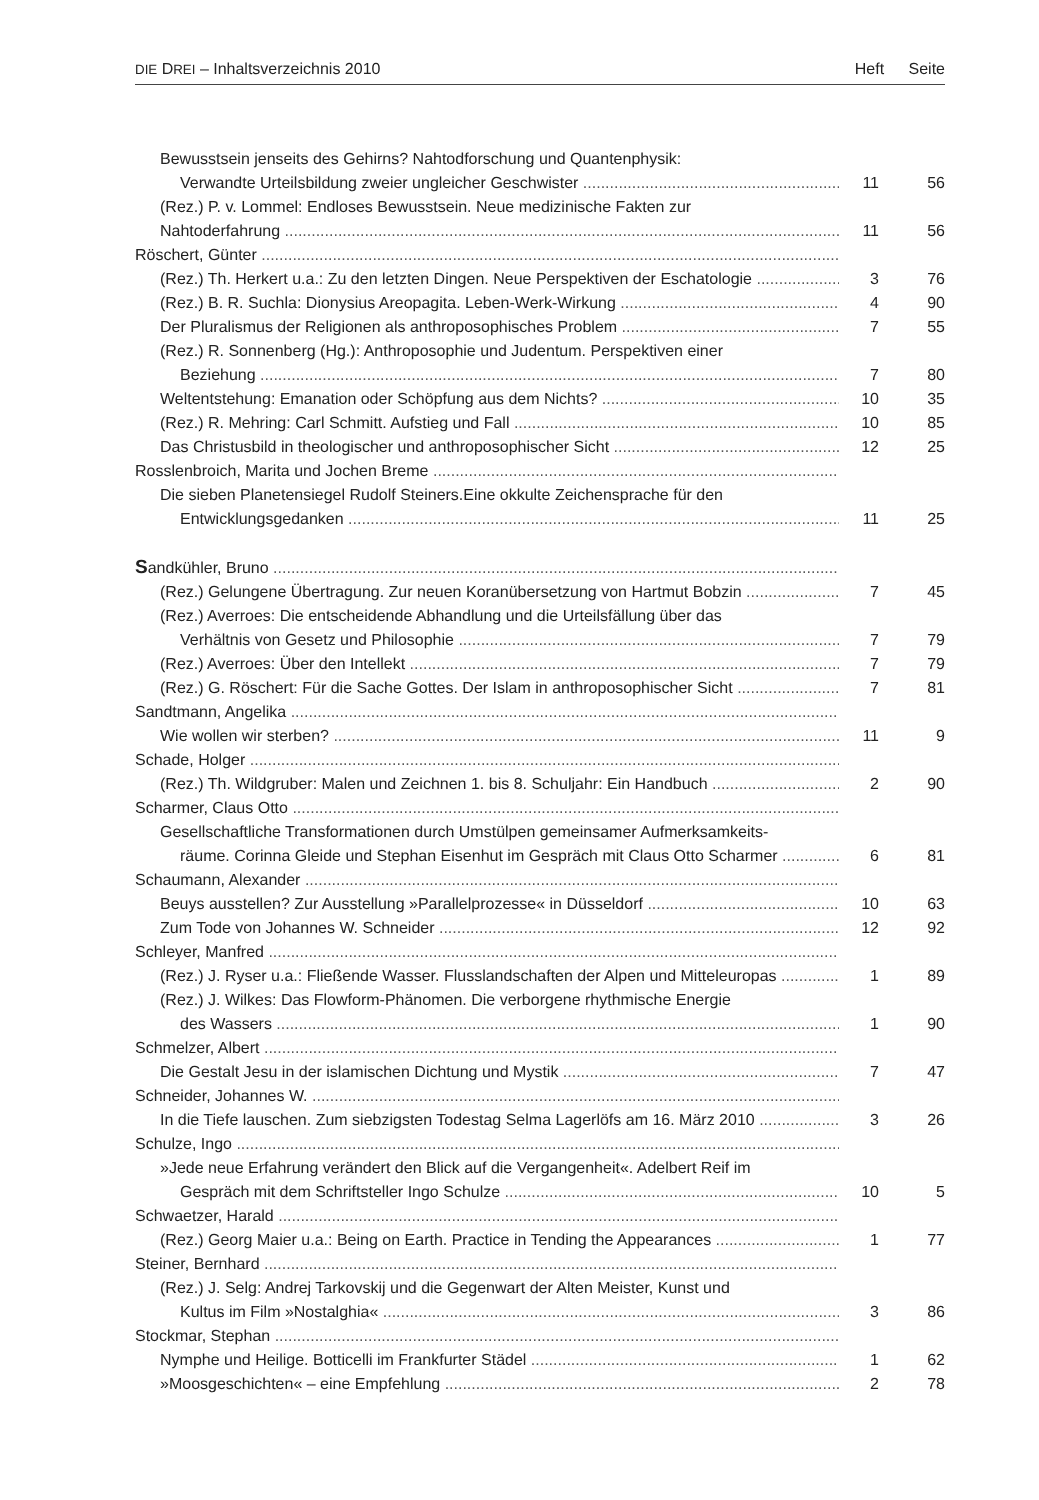DIE DREI – Inhaltsverzeichnis 2010 Heft Seite
Bewusstsein jenseits des Gehirns? Nahtodforschung und Quantenphysik:
Verwandte Urteilsbildung zweier ungleicher Geschwister 11 56
(Rez.) P. v. Lommel: Endloses Bewusstsein. Neue medizinische Fakten zur
Nahtoderfahrung 11 56
Röschert, Günter
(Rez.) Th. Herkert u.a.: Zu den letzten Dingen. Neue Perspektiven der Eschatologie 3 76
(Rez.) B. R. Suchla: Dionysius Areopagita. Leben-Werk-Wirkung 4 90
Der Pluralismus der Religionen als anthroposophisches Problem 7 55
(Rez.) R. Sonnenberg (Hg.): Anthroposophie und Judentum. Perspektiven einer
Beziehung 7 80
Weltentstehung: Emanation oder Schöpfung aus dem Nichts? 10 35
(Rez.) R. Mehring: Carl Schmitt. Aufstieg und Fall 10 85
Das Christusbild in theologischer und anthroposophischer Sicht 12 25
Rosslenbroich, Marita und Jochen Breme
Die sieben Planetensiegel Rudolf Steiners.Eine okkulte Zeichensprache für den
Entwicklungsgedanken 11 25
Sandkühler, Bruno
(Rez.) Gelungene Übertragung. Zur neuen Koranübersetzung von Hartmut Bobzin 7 45
(Rez.) Averroes: Die entscheidende Abhandlung und die Urteilsfällung über das
Verhältnis von Gesetz und Philosophie 7 79
(Rez.) Averroes: Über den Intellekt 7 79
(Rez.) G. Röschert: Für die Sache Gottes. Der Islam in anthroposophischer Sicht 7 81
Sandtmann, Angelika
Wie wollen wir sterben? 11 9
Schade, Holger
(Rez.) Th. Wildgruber: Malen und Zeichnen 1. bis 8. Schuljahr: Ein Handbuch 2 90
Scharmer, Claus Otto
Gesellschaftliche Transformationen durch Umstülpen gemeinsamer Aufmerksamkeits-
räume. Corinna Gleide und Stephan Eisenhut im Gespräch mit Claus Otto Scharmer 6 81
Schaumann, Alexander
Beuys ausstellen? Zur Ausstellung »Parallelprozesse« in Düsseldorf 10 63
Zum Tode von Johannes W. Schneider 12 92
Schleyer, Manfred
(Rez.) J. Ryser u.a.: Fließende Wasser. Flusslandschaften der Alpen und Mitteleuropas 1 89
(Rez.) J. Wilkes: Das Flowform-Phänomen. Die verborgene rhythmische Energie
des Wassers 1 90
Schmelzer, Albert
Die Gestalt Jesu in der islamischen Dichtung und Mystik 7 47
Schneider, Johannes W.
In die Tiefe lauschen. Zum siebzigsten Todestag Selma Lagerlöfs am 16. März 2010 3 26
Schulze, Ingo
»Jede neue Erfahrung verändert den Blick auf die Vergangenheit«. Adelbert Reif im
Gespräch mit dem Schriftsteller Ingo Schulze 10 5
Schwaetzer, Harald
(Rez.) Georg Maier u.a.: Being on Earth. Practice in Tending the Appearances 1 77
Steiner, Bernhard
(Rez.) J. Selg: Andrej Tarkovskij und die Gegenwart der Alten Meister, Kunst und
Kultus im Film »Nostalghia« 3 86
Stockmar, Stephan
Nymphe und Heilige. Botticelli im Frankfurter Städel 1 62
»Moosgeschichten« – eine Empfehlung 2 78